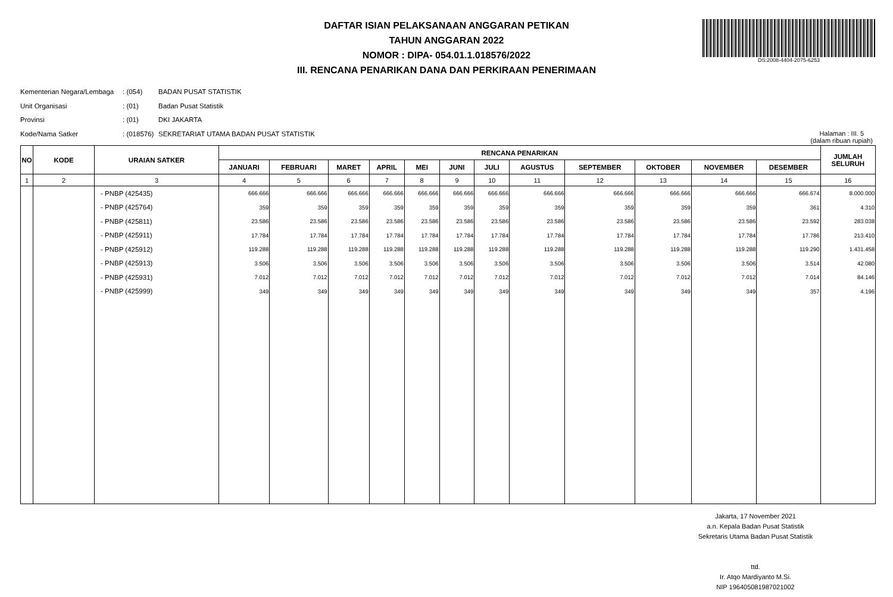DAFTAR ISIAN PELAKSANAAN ANGGARAN PETIKAN
TAHUN ANGGARAN 2022
NOMOR : DIPA- 054.01.1.018576/2022
III. RENCANA PENARIKAN DANA DAN PERKIRAAN PENERIMAAN
DS:2008-4404-2075-6253
Kementerian Negara/Lembaga: (054) BADAN PUSAT STATISTIK
Unit Organisasi: (01) Badan Pusat Statistik
Provinsi: (01) DKI JAKARTA
Kode/Nama Satker: (018576) SEKRETARIAT UTAMA BADAN PUSAT STATISTIK
Halaman : III. 5
(dalam ribuan rupiah)
| NO | KODE | URAIAN SATKER | RENCANA PENARIKAN | | | | | | | | | | | | JUMLAH SELURUH |
| --- | --- | --- | --- | --- | --- | --- | --- | --- | --- | --- | --- | --- | --- | --- | --- |
| | | | JANUARI | FEBRUARI | MARET | APRIL | MEI | JUNI | JULI | AGUSTUS | SEPTEMBER | OKTOBER | NOVEMBER | DESEMBER | |
| 1 | 2 | 3 | 4 | 5 | 6 | 7 | 8 | 9 | 10 | 11 | 12 | 13 | 14 | 15 | 16 |
| | | - PNBP (425435) | 666.666 | 666.666 | 666.666 | 666.666 | 666.666 | 666.666 | 666.666 | 666.666 | 666.666 | 666.666 | 666.666 | 666.674 | 8.000.000 |
| | | - PNBP (425764) | 359 | 359 | 359 | 359 | 359 | 359 | 359 | 359 | 359 | 359 | 359 | 361 | 4.310 |
| | | - PNBP (425811) | 23.586 | 23.586 | 23.586 | 23.586 | 23.586 | 23.586 | 23.586 | 23.586 | 23.586 | 23.586 | 23.586 | 23.592 | 283.038 |
| | | - PNBP (425911) | 17.784 | 17.784 | 17.784 | 17.784 | 17.784 | 17.784 | 17.784 | 17.784 | 17.784 | 17.784 | 17.784 | 17.786 | 213.410 |
| | | - PNBP (425912) | 119.288 | 119.288 | 119.288 | 119.288 | 119.288 | 119.288 | 119.288 | 119.288 | 119.288 | 119.288 | 119.288 | 119.290 | 1.431.458 |
| | | - PNBP (425913) | 3.506 | 3.506 | 3.506 | 3.506 | 3.506 | 3.506 | 3.506 | 3.506 | 3.506 | 3.506 | 3.506 | 3.514 | 42.080 |
| | | - PNBP (425931) | 7.012 | 7.012 | 7.012 | 7.012 | 7.012 | 7.012 | 7.012 | 7.012 | 7.012 | 7.012 | 7.012 | 7.014 | 84.146 |
| | | - PNBP (425999) | 349 | 349 | 349 | 349 | 349 | 349 | 349 | 349 | 349 | 349 | 349 | 357 | 4.196 |
Jakarta, 17 November 2021
a.n. Kepala Badan Pusat Statistik
Sekretaris Utama Badan Pusat Statistik
ttd.
Ir. Atqo Mardiyanto M.Si.
NIP 196405081987021002